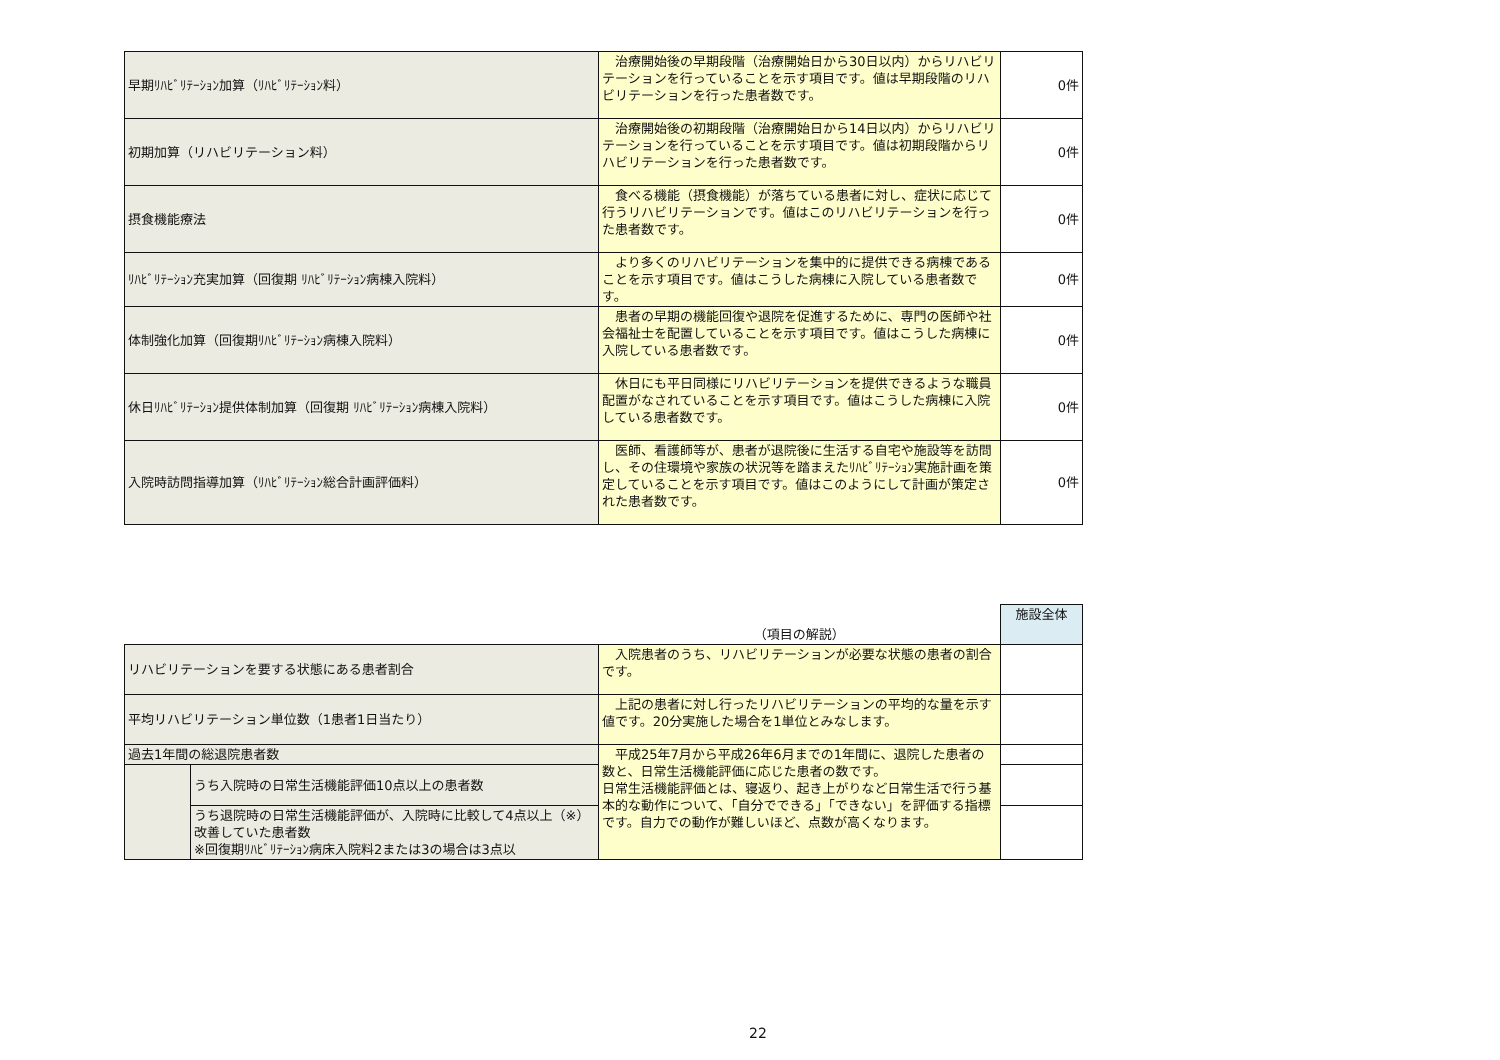| 早期ﾘﾊﾋﾞﾘﾃｰｼｮﾝ加算（ﾘﾊﾋﾞﾘﾃｰｼｮﾝ料） | 治療開始後の早期段階（治療開始日から30日以内）からリハビリテーションを行っていることを示す項目です。値は早期段階のリハビリテーションを行った患者数です。 | 0件 |
| 初期加算（リハビリテーション料） | 治療開始後の初期段階（治療開始日から14日以内）からリハビリテーションを行っていることを示す項目です。値は初期段階からリハビリテーションを行った患者数です。 | 0件 |
| 摂食機能療法 | 食べる機能（摂食機能）が落ちている患者に対し、症状に応じて行うリハビリテーションです。値はこのリハビリテーションを行った患者数です。 | 0件 |
| ﾘﾊﾋﾞﾘﾃｰｼｮﾝ充実加算（回復期 ﾘﾊﾋﾞﾘﾃｰｼｮﾝ病棟入院料） | より多くのリハビリテーションを集中的に提供できる病棟であることを示す項目です。値はこうした病棟に入院している患者数です。 | 0件 |
| 体制強化加算（回復期ﾘﾊﾋﾞﾘﾃｰｼｮﾝ病棟入院料） | 患者の早期の機能回復や退院を促進するために、専門の医師や社会福祉士を配置していることを示す項目です。値はこうした病棟に入院している患者数です。 | 0件 |
| 休日ﾘﾊﾋﾞﾘﾃｰｼｮﾝ提供体制加算（回復期 ﾘﾊﾋﾞﾘﾃｰｼｮﾝ病棟入院料） | 休日にも平日同様にリハビリテーションを提供できるような職員配置がなされていることを示す項目です。値はこうした病棟に入院している患者数です。 | 0件 |
| 入院時訪問指導加算（ﾘﾊﾋﾞﾘﾃｰｼｮﾝ総合計画評価料） | 医師、看護師等が、患者が退院後に生活する自宅や施設等を訪問し、その住環境や家族の状況等を踏まえたﾘﾊﾋﾞﾘﾃｰｼｮﾝ実施計画を策定していることを示す項目です。値はこのようにして計画が策定された患者数です。 | 0件 |
| | | （項目の解説） | 施設全体 |
| --- | --- | --- | --- |
| リハビリテーションを要する状態にある患者割合 | | 入院患者のうち、リハビリテーションが必要な状態の患者の割合です。 | |
| 平均リハビリテーション単位数（1患者1日当たり） | | 上記の患者に対し行ったリハビリテーションの平均的な量を示す値です。20分実施した場合を1単位とみなします。 | |
| 過去1年間の総退院患者数 | | 平成25年7月から平成26年6月までの1年間に、退院した患者の数と、日常生活機能評価に応じた患者の数です。 日常生活機能評価とは、寝返り、起き上がりなど日常生活で行う基本的な動作について、「自分でできる」「できない」を評価する指標です。自力での動作が難しいほど、点数が高くなります。 | |
| | うち入院時の日常生活機能評価10点以上の患者数 | | |
| | うち退院時の日常生活機能評価が、入院時に比較して4点以上（※）改善していた患者数 ※回復期ﾘﾊﾋﾞﾘﾃｰｼｮﾝ病床入院料2または3の場合は3点以 | | |
22